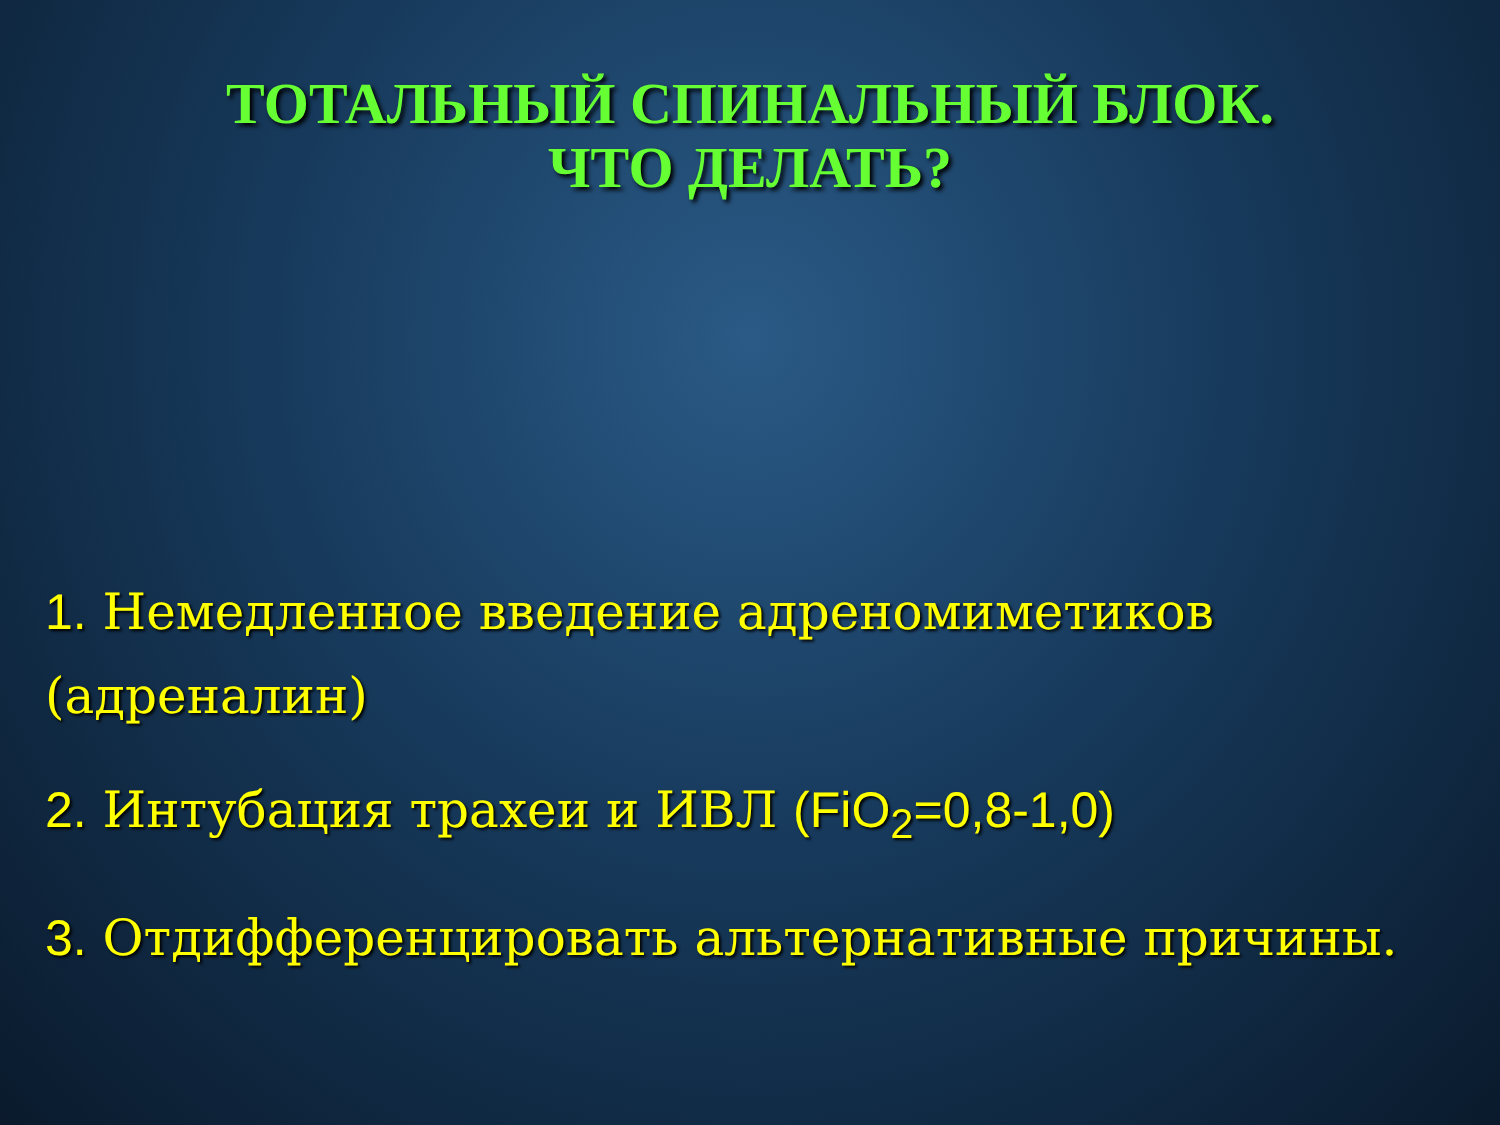ТОТАЛЬНЫЙ СПИНАЛЬНЫЙ БЛОК.
ЧТО ДЕЛАТЬ?
1. Немедленное введение адреномиметиков (адреналин)
2. Интубация трахеи и ИВЛ (FiO<sub>2</sub>=0,8-1,0)
3. Отдифференцировать альтернативные причины.